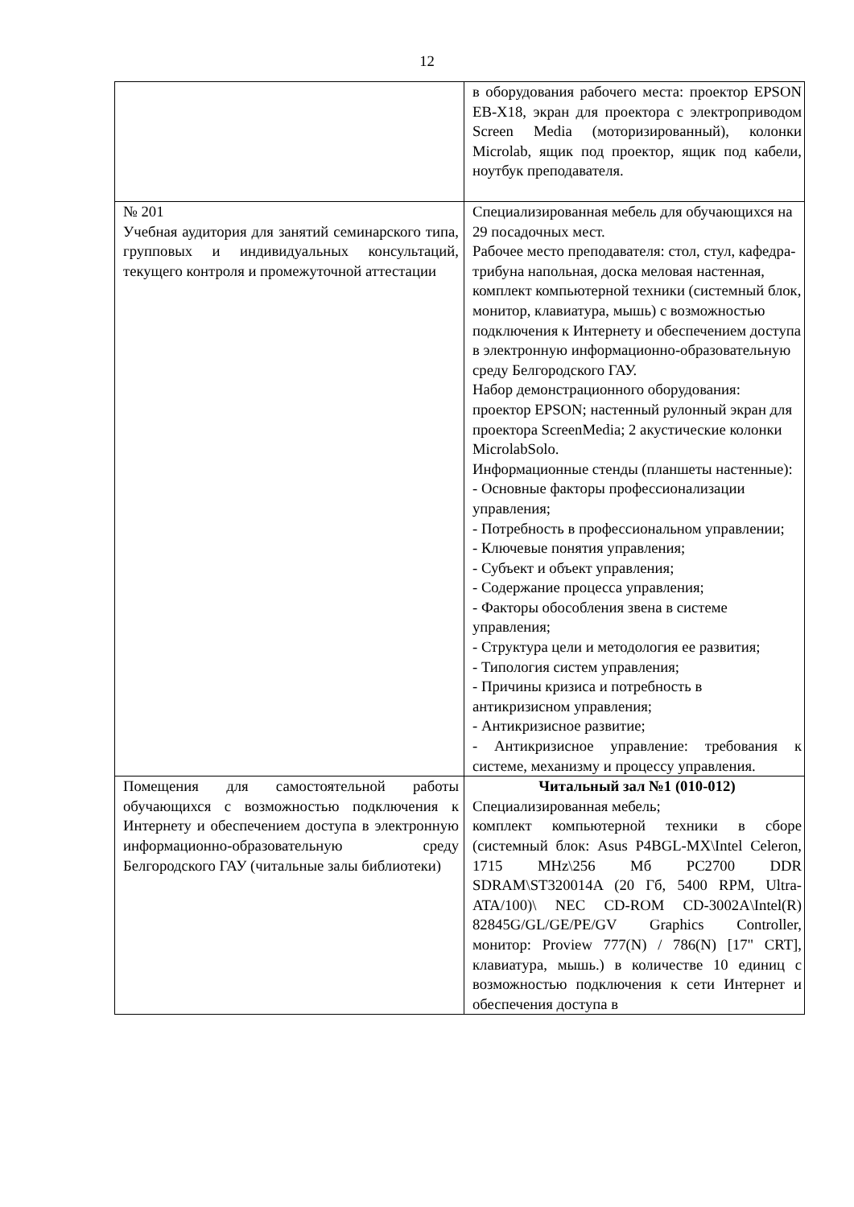12
| | в оборудования рабочего места: проектор EPSON EB-X18, экран для проектора с электроприводом Screen Media (моторизированный), колонки Microlab, ящик под проектор, ящик под кабели, ноутбук преподавателя. |
| № 201 Учебная аудитория для занятий семинарского типа, групповых и индивидуальных консультаций, текущего контроля и промежуточной аттестации | Специализированная мебель для обучающихся на 29 посадочных мест. Рабочее место преподавателя: стол, стул, кафедра-трибуна напольная, доска меловая настенная, комплект компьютерной техники (системный блок, монитор, клавиатура, мышь) с возможностью подключения к Интернету и обеспечением доступа в электронную информационно-образовательную среду Белгородского ГАУ. Набор демонстрационного оборудования: проектор EPSON; настенный рулонный экран для проектора ScreenMedia; 2 акустические колонки MicrolabSolo. Информационные стенды (планшеты настенные): - Основные факторы профессионализации управления; - Потребность в профессиональном управлении; - Ключевые понятия управления; - Субъект и объект управления; - Содержание процесса управления; - Факторы обособления звена в системе управления; - Структура цели и методология ее развития; - Типология систем управления; - Причины кризиса и потребность в антикризисном управления; - Антикризисное развитие; - Антикризисное управление: требования к системе, механизму и процессу управления. |
| Помещения для самостоятельной работы обучающихся с возможностью подключения к Интернету и обеспечением доступа в электронную информационно-образовательную среду Белгородского ГАУ (читальные залы библиотеки) | Читальный зал №1 (010-012) Специализированная мебель; комплект компьютерной техники в сборе (системный блок: Asus P4BGL-MX\Intel Celeron, 1715 MHz\256 Мб PC2700 DDR SDRAM\ST320014A (20 Гб, 5400 RPM, Ultra-ATA/100)\ NEC CD-ROM CD-3002A\Intel(R) 82845G/GL/GE/PE/GV Graphics Controller, монитор: Proview 777(N) / 786(N) [17" CRT], клавиатура, мышь.) в количестве 10 единиц с возможностью подключения к сети Интернет и обеспечения доступа в |